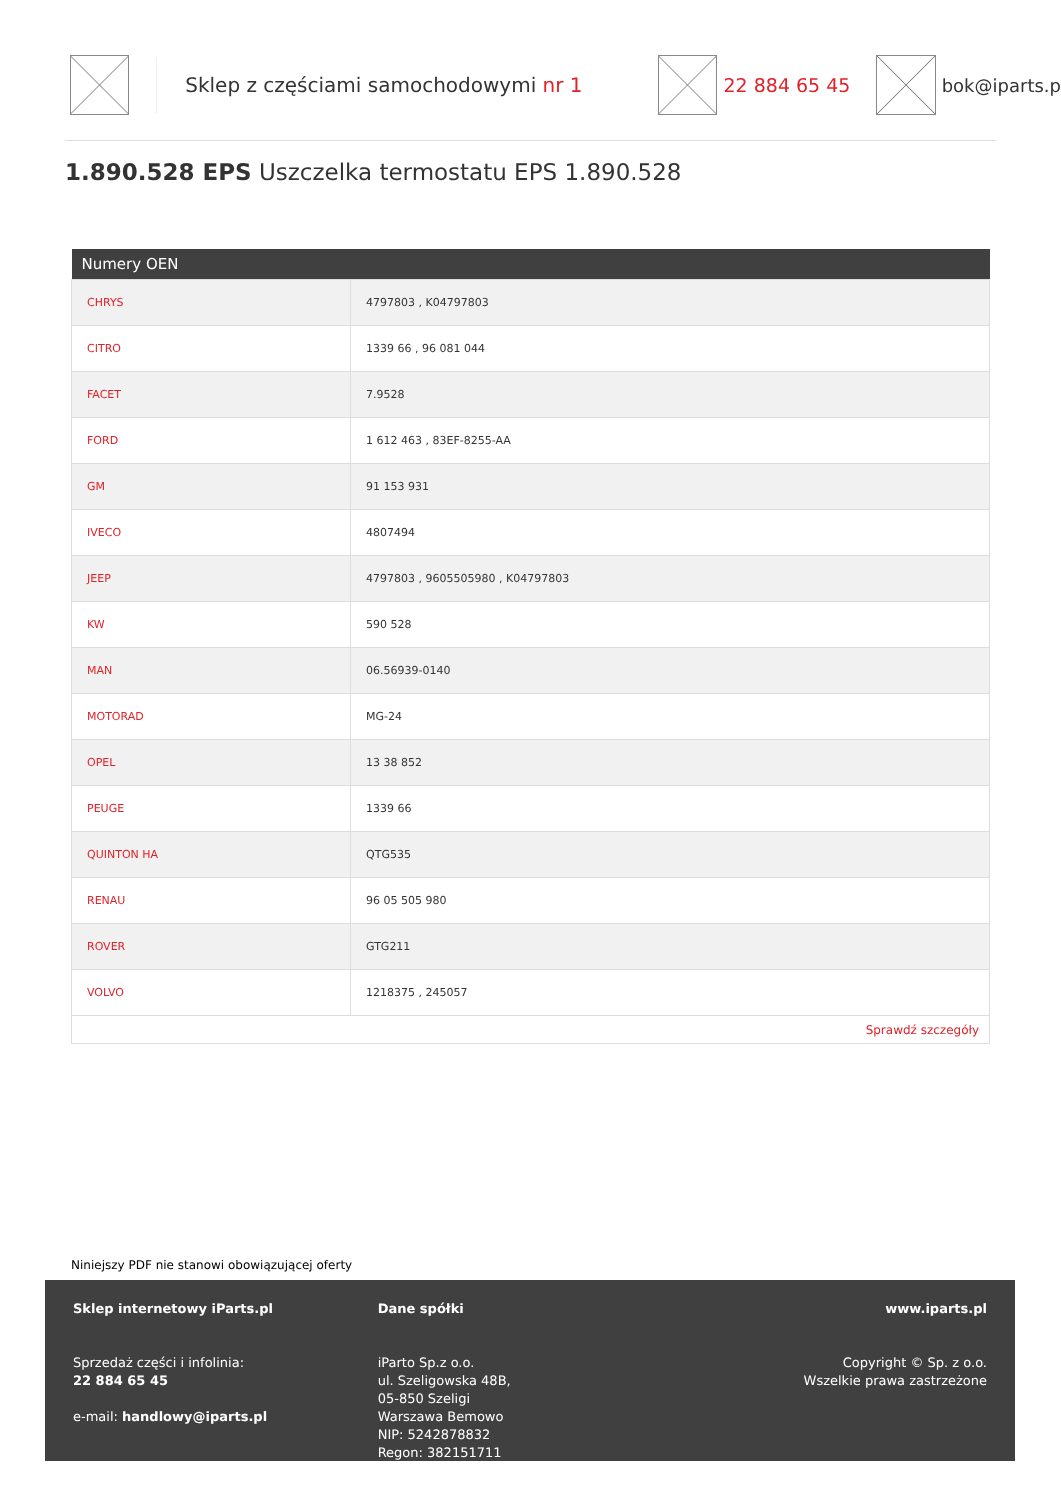Sklep z częściami samochodowymi nr 1 22 884 65 45 bok@iparts.p
1.890.528 EPS Uszczelka termostatu EPS 1.890.528
| Numery OEN | |
| --- | --- |
| CHRYS | 4797803 , K04797803 |
| CITRO | 1339 66 , 96 081 044 |
| FACET | 7.9528 |
| FORD | 1 612 463 , 83EF-8255-AA |
| GM | 91 153 931 |
| IVECO | 4807494 |
| JEEP | 4797803 , 9605505980 , K04797803 |
| KW | 590 528 |
| MAN | 06.56939-0140 |
| MOTORAD | MG-24 |
| OPEL | 13 38 852 |
| PEUGE | 1339 66 |
| QUINTON HA | QTG535 |
| RENAU | 96 05 505 980 |
| ROVER | GTG211 |
| VOLVO | 1218375 , 245057 |
| Sprawdź szczegóły | |
Niniejszy PDF nie stanowi obowiązującej oferty
Sklep internetowy iParts.pl
Sprzedaż części i infolinia:
22 884 65 45
e-mail: handlowy@iparts.pl
Dane spółki
iParto Sp.z o.o.
ul. Szeligowska 48B,
05-850 Szeligi
Warszawa Bemowo
NIP: 5242878832
Regon: 382151711
www.iparts.pl
Copyright © Sp. z o.o.
Wszelkie prawa zastrzeżone